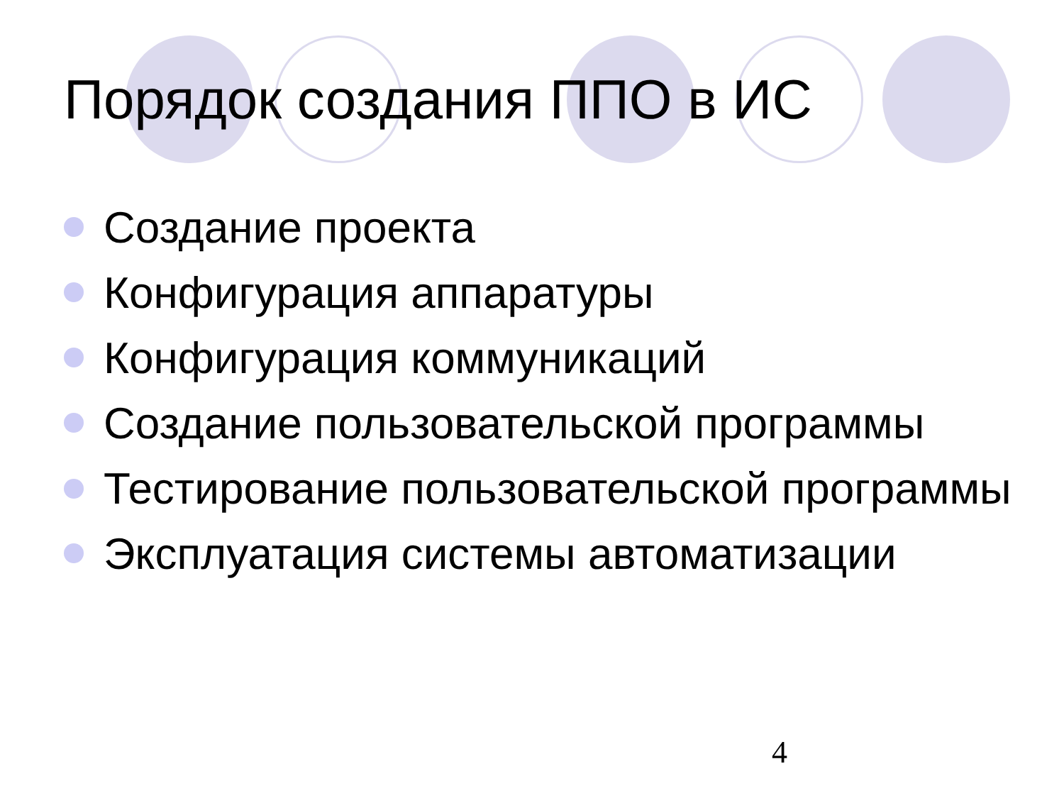Порядок создания ППО в ИС
Создание проекта
Конфигурация аппаратуры
Конфигурация коммуникаций
Создание пользовательской программы
Тестирование пользовательской программы
Эксплуатация системы автоматизации
4